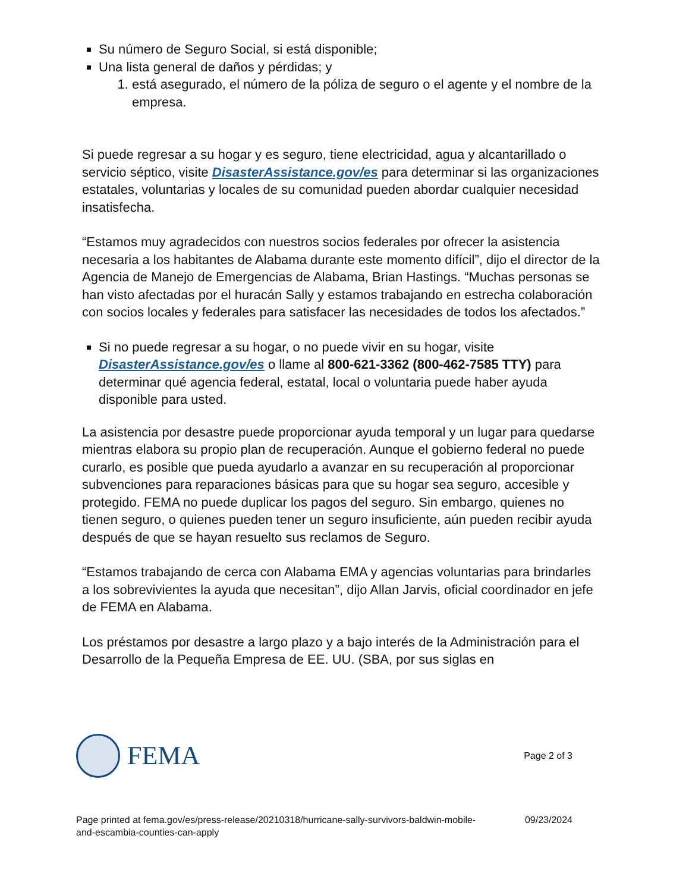Su número de Seguro Social, si está disponible;
Una lista general de daños y pérdidas; y
1. está asegurado, el número de la póliza de seguro o el agente y el nombre de la empresa.
Si puede regresar a su hogar y es seguro, tiene electricidad, agua y alcantarillado o servicio séptico, visite DisasterAssistance.gov/es para determinar si las organizaciones estatales, voluntarias y locales de su comunidad pueden abordar cualquier necesidad insatisfecha.
“Estamos muy agradecidos con nuestros socios federales por ofrecer la asistencia necesaria a los habitantes de Alabama durante este momento difícil”, dijo el director de la Agencia de Manejo de Emergencias de Alabama, Brian Hastings. “Muchas personas se han visto afectadas por el huracán Sally y estamos trabajando en estrecha colaboración con socios locales y federales para satisfacer las necesidades de todos los afectados.”
Si no puede regresar a su hogar, o no puede vivir en su hogar, visite DisasterAssistance.gov/es o llame al 800-621-3362 (800-462-7585 TTY) para determinar qué agencia federal, estatal, local o voluntaria puede haber ayuda disponible para usted.
La asistencia por desastre puede proporcionar ayuda temporal y un lugar para quedarse mientras elabora su propio plan de recuperación. Aunque el gobierno federal no puede curarlo, es posible que pueda ayudarlo a avanzar en su recuperación al proporcionar subvenciones para reparaciones básicas para que su hogar sea seguro, accesible y protegido. FEMA no puede duplicar los pagos del seguro. Sin embargo, quienes no tienen seguro, o quienes pueden tener un seguro insuficiente, aún pueden recibir ayuda después de que se hayan resuelto sus reclamos de Seguro.
“Estamos trabajando de cerca con Alabama EMA y agencias voluntarias para brindarles a los sobrevivientes la ayuda que necesitan”, dijo Allan Jarvis, oficial coordinador en jefe de FEMA en Alabama.
Los préstamos por desastre a largo plazo y a bajo interés de la Administración para el Desarrollo de la Pequeña Empresa de EE. UU. (SBA, por sus siglas en
FEMA
Page 2 of 3
Page printed at fema.gov/es/press-release/20210318/hurricane-sally-survivors-baldwin-mobile-
and-escambia-counties-can-apply
09/23/2024